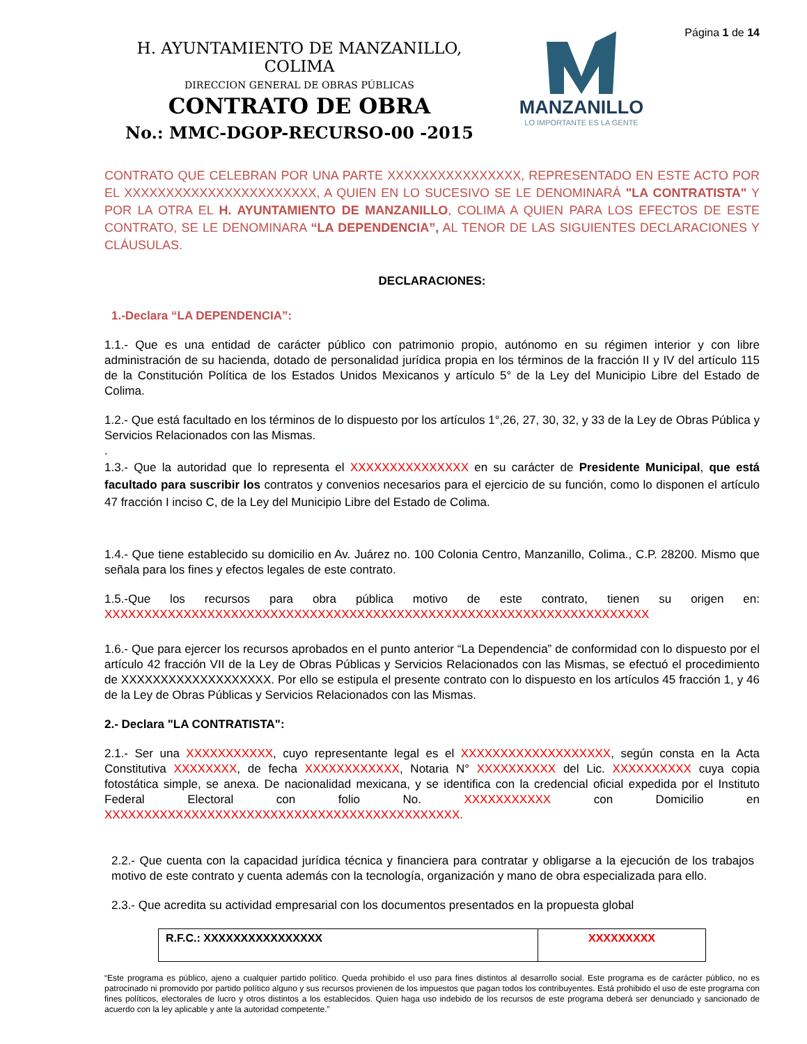H. AYUNTAMIENTO DE MANZANILLO, COLIMA
DIRECCION GENERAL DE OBRAS PÚBLICAS
CONTRATO DE OBRA
No.: MMC-DGOP-RECURSO-00 -2015
MANZANILLO
LO IMPORTANTE ES LA GENTE
Página 1 de 14
CONTRATO QUE CELEBRAN POR UNA PARTE XXXXXXXXXXXXXXXX, REPRESENTADO EN ESTE ACTO POR EL XXXXXXXXXXXXXXXXXXXXXXX, A QUIEN EN LO SUCESIVO SE LE DENOMINARÁ "LA CONTRATISTA" Y POR LA OTRA EL H. AYUNTAMIENTO DE MANZANILLO, COLIMA A QUIEN PARA LOS EFECTOS DE ESTE CONTRATO, SE LE DENOMINARA “LA DEPENDENCIA”, AL TENOR DE LAS SIGUIENTES DECLARACIONES Y CLÁUSULAS.
DECLARACIONES:
1.-Declara “LA DEPENDENCIA”:
1.1.- Que es una entidad de carácter público con patrimonio propio, autónomo en su régimen interior y con libre administración de su hacienda, dotado de personalidad jurídica propia en los términos de la fracción II y IV del artículo 115 de la Constitución Política de los Estados Unidos Mexicanos y artículo 5° de la Ley del Municipio Libre del Estado de Colima.
1.2.- Que está facultado en los términos de lo dispuesto por los artículos 1°,26, 27, 30, 32, y 33 de la Ley de Obras Pública y Servicios Relacionados con las Mismas.
.
1.3.- Que la autoridad que lo representa el XXXXXXXXXXXXXXX en su carácter de Presidente Municipal, que está facultado para suscribir los contratos y convenios necesarios para el ejercicio de su función, como lo disponen el artículo 47 fracción I inciso C, de la Ley del Municipio Libre del Estado de Colima.
1.4.- Que tiene establecido su domicilio en Av. Juárez no. 100 Colonia Centro, Manzanillo, Colima., C.P. 28200. Mismo que señala para los fines y efectos legales de este contrato.
1.5.-Que los recursos para obra pública motivo de este contrato, tienen su origen en: XXXXXXXXXXXXXXXXXXXXXXXXXXXXXXXXXXXXXXXXXXXXXXXXXXXXXXXXXXXXXXXXXXXXX
1.6.- Que para ejercer los recursos aprobados en el punto anterior “La Dependencia” de conformidad con lo dispuesto por el artículo 42 fracción VII de la Ley de Obras Públicas y Servicios Relacionados con las Mismas, se efectuó el procedimiento de XXXXXXXXXXXXXXXXXXX. Por ello se estipula el presente contrato con lo dispuesto en los artículos 45 fracción 1, y 46 de la Ley de Obras Públicas y Servicios Relacionados con las Mismas.
2.- Declara "LA CONTRATISTA":
2.1.- Ser una XXXXXXXXXXX, cuyo representante legal es el XXXXXXXXXXXXXXXXXXX, según consta en la Acta Constitutiva XXXXXXXX, de fecha XXXXXXXXXXXX, Notaria N° XXXXXXXXXX del Lic. XXXXXXXXXX cuya copia fotostática simple, se anexa. De nacionalidad mexicana, y se identifica con la credencial oficial expedida por el Instituto Federal Electoral con folio No. XXXXXXXXXXX con Domicilio en XXXXXXXXXXXXXXXXXXXXXXXXXXXXXXXXXXXXXXXXXXXXX.
2.2.- Que cuenta con la capacidad jurídica técnica y financiera para contratar y obligarse a la ejecución de los trabajos motivo de este contrato y cuenta además con la tecnología, organización y mano de obra especializada para ello.
2.3.- Que acredita su actividad empresarial con los documentos presentados en la propuesta global
| R.F.C.: XXXXXXXXXXXXXXXX | XXXXXXXXX |
“Este programa es público, ajeno a cualquier partido político. Queda prohibido el uso para fines distintos al desarrollo social. Este programa es de carácter público, no es patrocinado ni promovido por partido político alguno y sus recursos provienen de los impuestos que pagan todos los contribuyentes. Está prohibido el uso de este programa con fines políticos, electorales de lucro y otros distintos a los establecidos. Quien haga uso indebido de los recursos de este programa deberá ser denunciado y sancionado de acuerdo con la ley aplicable y ante la autoridad competente.”